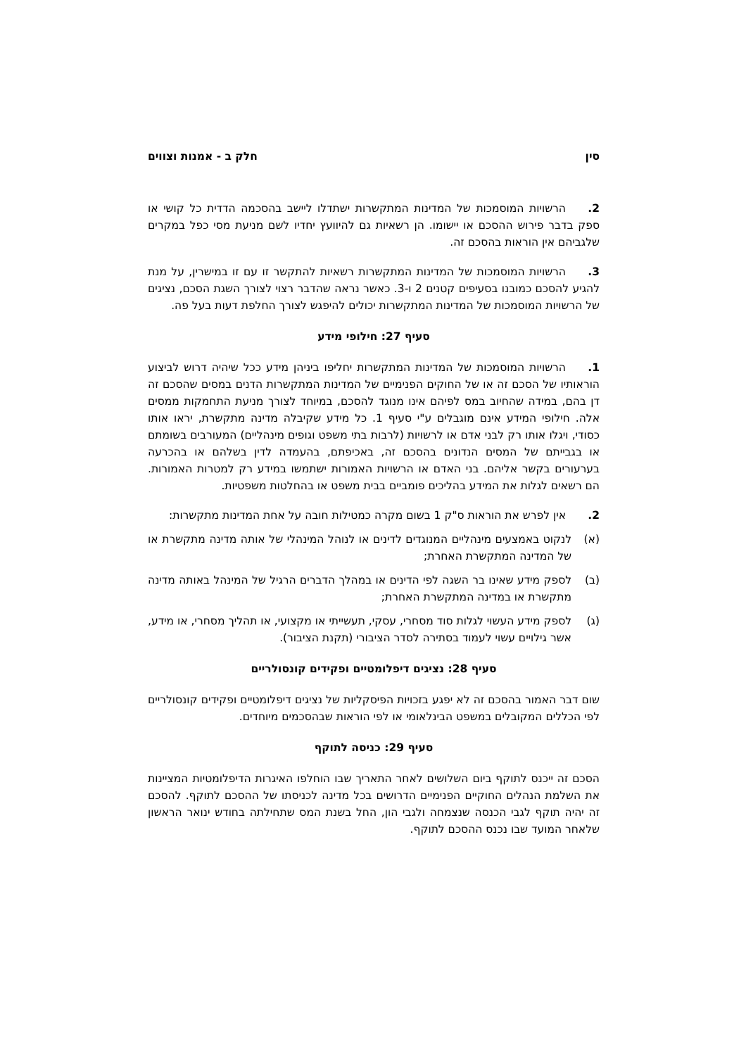סין חלק ב - אמנות וצווים
2. הרשויות המוסמכות של המדינות המתקשרות ישתדלו ליישב בהסכמה הדדית כל קושי או ספק בדבר פירוש ההסכם או יישומו. הן רשאיות גם להיוועץ יחדיו לשם מניעת מסי כפל במקרים שלגביהם אין הוראות בהסכם זה.
3. הרשויות המוסמכות של המדינות המתקשרות רשאיות להתקשר זו עם זו במישרין, על מנת להגיע להסכם כמובנו בסעיפים קטנים 2 ו-3. כאשר נראה שהדבר רצוי לצורך השגת הסכם, נציגים של הרשויות המוסמכות של המדינות המתקשרות יכולים להיפגש לצורך החלפת דעות בעל פה.
סעיף 27: חילופי מידע
1. הרשויות המוסמכות של המדינות המתקשרות יחליפו ביניהן מידע ככל שיהיה דרוש לביצוע הוראותיו של הסכם זה או של החוקים הפנימיים של המדינות המתקשרות הדנים במסים שהסכם זה דן בהם, במידה שהחיוב במס לפיהם אינו מנוגד להסכם, במיוחד לצורך מניעת התחמקות ממסים אלה. חילופי המידע אינם מוגבלים ע"י סעיף 1. כל מידע שקיבלה מדינה מתקשרת, יראו אותו כסודי, ויגלו אותו רק לבני אדם או לרשויות (לרבות בתי משפט וגופים מינהליים) המעורבים בשומתם או בגבייתם של המסים הנדונים בהסכם זה, באכיפתם, בהעמדה לדין בשלהם או בהכרעה בערעורים בקשר אליהם. בני האדם או הרשויות האמורות ישתמשו במידע רק למטרות האמורות. הם רשאים לגלות את המידע בהליכים פומביים בבית משפט או בהחלטות משפטיות.
2. אין לפרש את הוראות ס"ק 1 בשום מקרה כמטילות חובה על אחת המדינות מתקשרות:
(א) לנקוט באמצעים מינהליים המנוגדים לדינים או לנוהל המינהלי של אותה מדינה מתקשרת או של המדינה המתקשרת האחרת;
(ב) לספק מידע שאינו בר השגה לפי הדינים או במהלך הדברים הרגיל של המינהל באותה מדינה מתקשרת או במדינה המתקשרת האחרת;
(ג) לספק מידע העשוי לגלות סוד מסחרי, עסקי, תעשייתי או מקצועי, או תהליך מסחרי, או מידע, אשר גילויים עשוי לעמוד בסתירה לסדר הציבורי (תקנת הציבור).
סעיף 28: נציגים דיפלומטיים ופקידים קונסולריים
שום דבר האמור בהסכם זה לא יפגע בזכויות הפיסקליות של נציגים דיפלומטיים ופקידים קונסולריים לפי הכללים המקובלים במשפט הבינלאומי או לפי הוראות שבהסכמים מיוחדים.
סעיף 29: כניסה לתוקף
הסכם זה ייכנס לתוקף ביום השלושים לאחר התאריך שבו הוחלפו האיגרות הדיפלומטיות המציינות את השלמת הנהלים החוקיים הפנימיים הדרושים בכל מדינה לכניסתו של ההסכם לתוקף. להסכם זה יהיה תוקף לגבי הכנסה שנצמחה ולגבי הון, החל בשנת המס שתחילתה בחודש ינואר הראשון שלאחר המועד שבו נכנס ההסכם לתוקף.